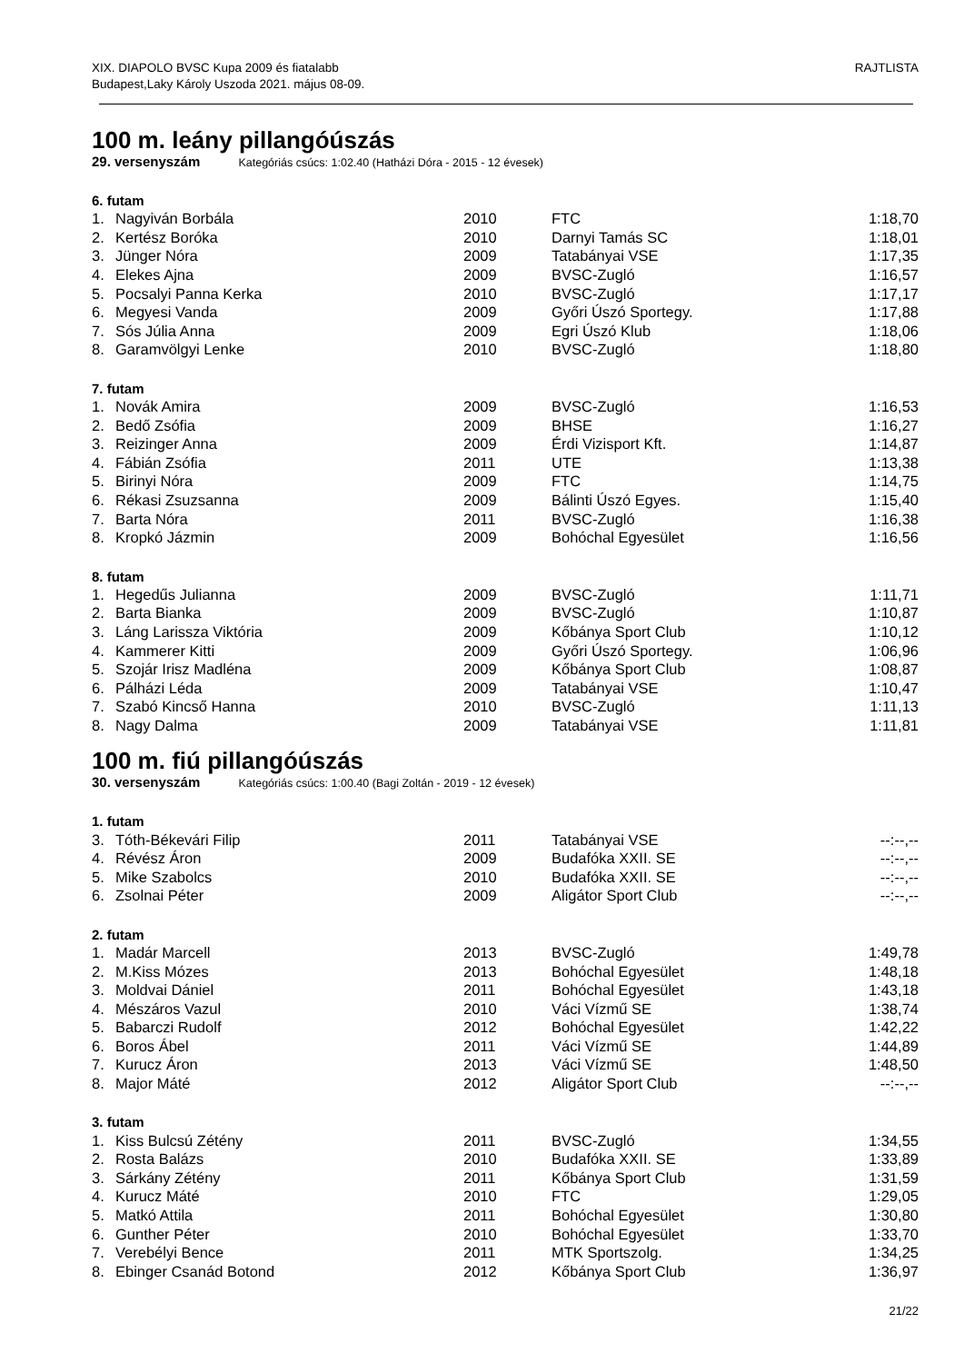XIX. DIAPOLO BVSC Kupa 2009 és fiatalabb
Budapest,Laky Károly Uszoda 2021. május 08-09.
RAJTLISTA
100 m. leány pillangóúszás
29. versenyszám Kategóriás csúcs: 1:02.40 (Hatházi Dóra - 2015 - 12 évesek)
6. futam
| 1. | Nagyiván Borbála | 2010 | FTC | 1:18,70 |
| 2. | Kertész Boróka | 2010 | Darnyi Tamás SC | 1:18,01 |
| 3. | Jünger Nóra | 2009 | Tatabányai VSE | 1:17,35 |
| 4. | Elekes Ajna | 2009 | BVSC-Zugló | 1:16,57 |
| 5. | Pocsalyi Panna Kerka | 2010 | BVSC-Zugló | 1:17,17 |
| 6. | Megyesi Vanda | 2009 | Győri Úszó Sportegy. | 1:17,88 |
| 7. | Sós Júlia Anna | 2009 | Egri Úszó Klub | 1:18,06 |
| 8. | Garamvölgyi Lenke | 2010 | BVSC-Zugló | 1:18,80 |
7. futam
| 1. | Novák Amira | 2009 | BVSC-Zugló | 1:16,53 |
| 2. | Bedő Zsófia | 2009 | BHSE | 1:16,27 |
| 3. | Reizinger Anna | 2009 | Érdi Vizisport Kft. | 1:14,87 |
| 4. | Fábián Zsófia | 2011 | UTE | 1:13,38 |
| 5. | Birinyi Nóra | 2009 | FTC | 1:14,75 |
| 6. | Rékasi Zsuzsanna | 2009 | Bálinti Úszó Egyes. | 1:15,40 |
| 7. | Barta Nóra | 2011 | BVSC-Zugló | 1:16,38 |
| 8. | Kropkó Jázmin | 2009 | Bohóchal Egyesület | 1:16,56 |
8. futam
| 1. | Hegedűs Julianna | 2009 | BVSC-Zugló | 1:11,71 |
| 2. | Barta Bianka | 2009 | BVSC-Zugló | 1:10,87 |
| 3. | Láng Larissza Viktória | 2009 | Kőbánya Sport Club | 1:10,12 |
| 4. | Kammerer Kitti | 2009 | Győri Úszó Sportegy. | 1:06,96 |
| 5. | Szojár Irisz Madléna | 2009 | Kőbánya Sport Club | 1:08,87 |
| 6. | Pálházi Léda | 2009 | Tatabányai VSE | 1:10,47 |
| 7. | Szabó Kincső Hanna | 2010 | BVSC-Zugló | 1:11,13 |
| 8. | Nagy Dalma | 2009 | Tatabányai VSE | 1:11,81 |
100 m. fiú pillangóúszás
30. versenyszám Kategóriás csúcs: 1:00.40 (Bagi Zoltán - 2019 - 12 évesek)
1. futam
| 3. | Tóth-Békevári Filip | 2011 | Tatabányai VSE | --:--,-- |
| 4. | Révész Áron | 2009 | Budafóka XXII. SE | --:--,-- |
| 5. | Mike Szabolcs | 2010 | Budafóka XXII. SE | --:--,-- |
| 6. | Zsolnai Péter | 2009 | Aligátor Sport Club | --:--,-- |
2. futam
| 1. | Madár Marcell | 2013 | BVSC-Zugló | 1:49,78 |
| 2. | M.Kiss Mózes | 2013 | Bohóchal Egyesület | 1:48,18 |
| 3. | Moldvai Dániel | 2011 | Bohóchal Egyesület | 1:43,18 |
| 4. | Mészáros Vazul | 2010 | Váci Vízmű SE | 1:38,74 |
| 5. | Babarczi Rudolf | 2012 | Bohóchal Egyesület | 1:42,22 |
| 6. | Boros Ábel | 2011 | Váci Vízmű SE | 1:44,89 |
| 7. | Kurucz Áron | 2013 | Váci Vízmű SE | 1:48,50 |
| 8. | Major Máté | 2012 | Aligátor Sport Club | --:--,-- |
3. futam
| 1. | Kiss Bulcsú Zétény | 2011 | BVSC-Zugló | 1:34,55 |
| 2. | Rosta Balázs | 2010 | Budafóka XXII. SE | 1:33,89 |
| 3. | Sárkány Zétény | 2011 | Kőbánya Sport Club | 1:31,59 |
| 4. | Kurucz Máté | 2010 | FTC | 1:29,05 |
| 5. | Matkó Attila | 2011 | Bohóchal Egyesület | 1:30,80 |
| 6. | Gunther Péter | 2010 | Bohóchal Egyesület | 1:33,70 |
| 7. | Verebélyi Bence | 2011 | MTK Sportszolg. | 1:34,25 |
| 8. | Ebinger Csanád Botond | 2012 | Kőbánya Sport Club | 1:36,97 |
21/22